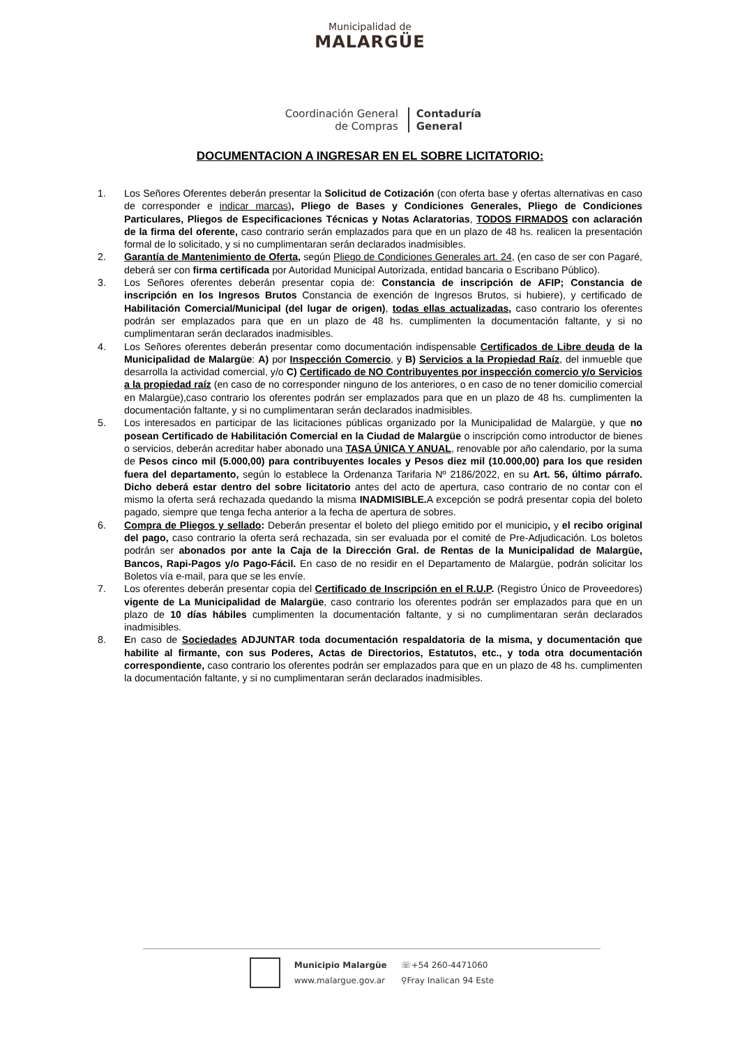Municipalidad de
MALARGÜE
Coordinación General
de Compras
Contaduría
General
DOCUMENTACION A INGRESAR EN EL SOBRE LICITATORIO:
1. Los Señores Oferentes deberán presentar la Solicitud de Cotización (con oferta base y ofertas alternativas en caso de corresponder e indicar marcas), Pliego de Bases y Condiciones Generales, Pliego de Condiciones Particulares, Pliegos de Especificaciones Técnicas y Notas Aclaratorias, TODOS FIRMADOS con aclaración de la firma del oferente, caso contrario serán emplazados para que en un plazo de 48 hs. realicen la presentación formal de lo solicitado, y si no cumplimentaran serán declarados inadmisibles.
2. Garantía de Mantenimiento de Oferta, según Pliego de Condiciones Generales art. 24, (en caso de ser con Pagaré, deberá ser con firma certificada por Autoridad Municipal Autorizada, entidad bancaria o Escribano Público).
3. Los Señores oferentes deberán presentar copia de: Constancia de inscripción de AFIP; Constancia de inscripción en los Ingresos Brutos Constancia de exención de Ingresos Brutos, si hubiere), y certificado de Habilitación Comercial/Municipal (del lugar de origen), todas ellas actualizadas, caso contrario los oferentes podrán ser emplazados para que en un plazo de 48 hs. cumplimenten la documentación faltante, y si no cumplimentaran serán declarados inadmisibles.
4. Los Señores oferentes deberán presentar como documentación indispensable Certificados de Libre deuda de la Municipalidad de Malargüe: A) por Inspección Comercio, y B) Servicios a la Propiedad Raíz, del inmueble que desarrolla la actividad comercial, y/o C) Certificado de NO Contribuyentes por inspección comercio y/o Servicios a la propiedad raíz (en caso de no corresponder ninguno de los anteriores, o en caso de no tener domicilio comercial en Malargüe),caso contrario los oferentes podrán ser emplazados para que en un plazo de 48 hs. cumplimenten la documentación faltante, y si no cumplimentaran serán declarados inadmisibles.
5. Los interesados en participar de las licitaciones públicas organizado por la Municipalidad de Malargüe, y que no posean Certificado de Habilitación Comercial en la Ciudad de Malargüe o inscripción como introductor de bienes o servicios, deberán acreditar haber abonado una TASA ÚNICA Y ANUAL, renovable por año calendario, por la suma de Pesos cinco mil (5.000,00) para contribuyentes locales y Pesos diez mil (10.000,00) para los que residen fuera del departamento, según lo establece la Ordenanza Tarifaria Nº 2186/2022, en su Art. 56, último párrafo. Dicho deberá estar dentro del sobre licitatorio antes del acto de apertura, caso contrario de no contar con el mismo la oferta será rechazada quedando la misma INADMISIBLE. A excepción se podrá presentar copia del boleto pagado, siempre que tenga fecha anterior a la fecha de apertura de sobres.
6. Compra de Pliegos y sellado: Deberán presentar el boleto del pliego emitido por el municipio, y el recibo original del pago, caso contrario la oferta será rechazada, sin ser evaluada por el comité de Pre-Adjudicación. Los boletos podrán ser abonados por ante la Caja de la Dirección Gral. de Rentas de la Municipalidad de Malargüe, Bancos, Rapi-Pagos y/o Pago-Fácil. En caso de no residir en el Departamento de Malargüe, podrán solicitar los Boletos vía e-mail, para que se les envíe.
7. Los oferentes deberán presentar copia del Certificado de Inscripción en el R.U.P. (Registro Único de Proveedores) vigente de La Municipalidad de Malargüe, caso contrario los oferentes podrán ser emplazados para que en un plazo de 10 días hábiles cumplimenten la documentación faltante, y si no cumplimentaran serán declarados inadmisibles.
8. En caso de Sociedades ADJUNTAR toda documentación respaldatoria de la misma, y documentación que habilite al firmante, con sus Poderes, Actas de Directorios, Estatutos, etc., y toda otra documentación correspondiente, caso contrario los oferentes podrán ser emplazados para que en un plazo de 48 hs. cumplimenten la documentación faltante, y si no cumplimentaran serán declarados inadmisibles.
Municipio Malargüe
www.malargue.gov.ar
☏+54 260-4471060
⚲Fray Inalican 94 Este